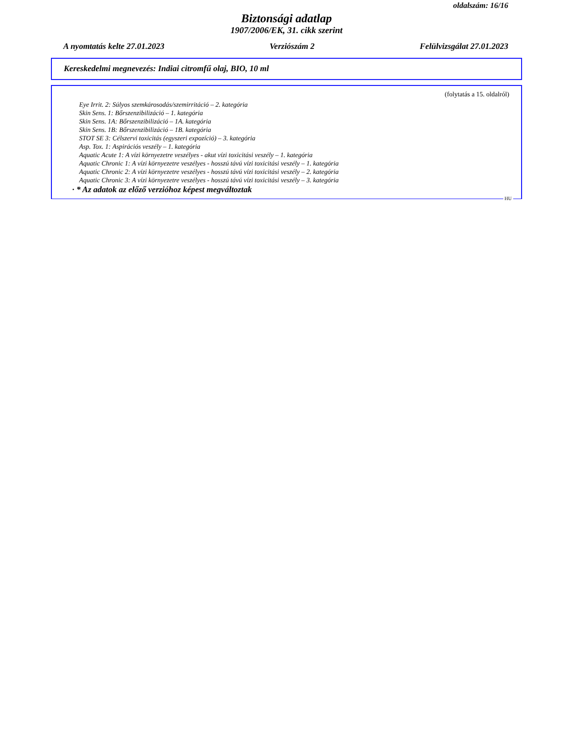oldalszám: 16/16
Biztonsági adatlap
1907/2006/EK, 31. cikk szerint
A nyomtatás kelte 27.01.2023 Verziószám 2 Felülvizsgálat 27.01.2023
Kereskedelmi megnevezés: Indiai citromfű olaj, BIO, 10 ml
(folytatás a 15. oldalról)
Eye Irrit. 2: Súlyos szemkárosodás/szemirritáció – 2. kategória
Skin Sens. 1: Bőrszenzibilizáció – 1. kategória
Skin Sens. 1A: Bőrszenzibilizáció – 1A. kategória
Skin Sens. 1B: Bőrszenzibilizáció – 1B. kategória
STOT SE 3: Célszervi toxicitás (egyszeri expozíció) – 3. kategória
Asp. Tox. 1: Aspirációs veszély – 1. kategória
Aquatic Acute 1: A vízi környezetre veszélyes - akut vízi toxicitási veszély – 1. kategória
Aquatic Chronic 1: A vízi környezetre veszélyes - hosszú távú vízi toxicitási veszély – 1. kategória
Aquatic Chronic 2: A vízi környezetre veszélyes - hosszú távú vízi toxicitási veszély – 2. kategória
Aquatic Chronic 3: A vízi környezetre veszélyes - hosszú távú vízi toxicitási veszély – 3. kategória
· * Az adatok az előző verzióhoz képest megváltoztak
HU